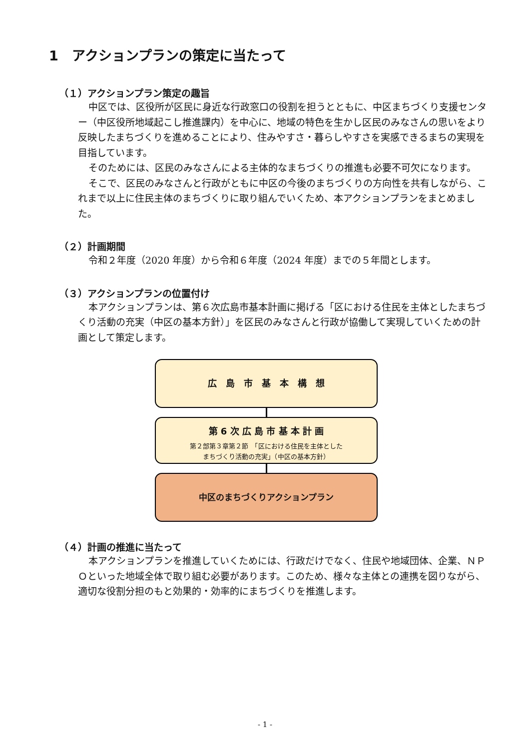1　アクションプランの策定に当たって
（１）アクションプラン策定の趣旨
中区では、区役所が区民に身近な行政窓口の役割を担うとともに、中区まちづくり支援センター（中区役所地域起こし推進課内）を中心に、地域の特色を生かし区民のみなさんの思いをより反映したまちづくりを進めることにより、住みやすさ・暮らしやすさを実感できるまちの実現を目指しています。
そのためには、区民のみなさんによる主体的なまちづくりの推進も必要不可欠になります。
そこで、区民のみなさんと行政がともに中区の今後のまちづくりの方向性を共有しながら、これまで以上に住民主体のまちづくりに取り組んでいくため、本アクションプランをまとめました。
（２）計画期間
令和２年度（2020 年度）から令和６年度（2024 年度）までの５年間とします。
（３）アクションプランの位置付け
本アクションプランは、第６次広島市基本計画に掲げる「区における住民を主体としたまちづくり活動の充実（中区の基本方針）」を区民のみなさんと行政が協働して実現していくための計画として策定します。
広　島　市　基　本　構　想
第 6 次 広 島 市 基 本 計 画
第２部第３章第２節　「区における住民を主体とした
まちづくり活動の充実」（中区の基本方針）
中区のまちづくりアクションプラン
（４）計画の推進に当たって
本アクションプランを推進していくためには、行政だけでなく、住民や地域団体、企業、ＮＰＯといった地域全体で取り組む必要があります。このため、様々な主体との連携を図りながら、適切な役割分担のもと効果的・効率的にまちづくりを推進します。
- 1 -